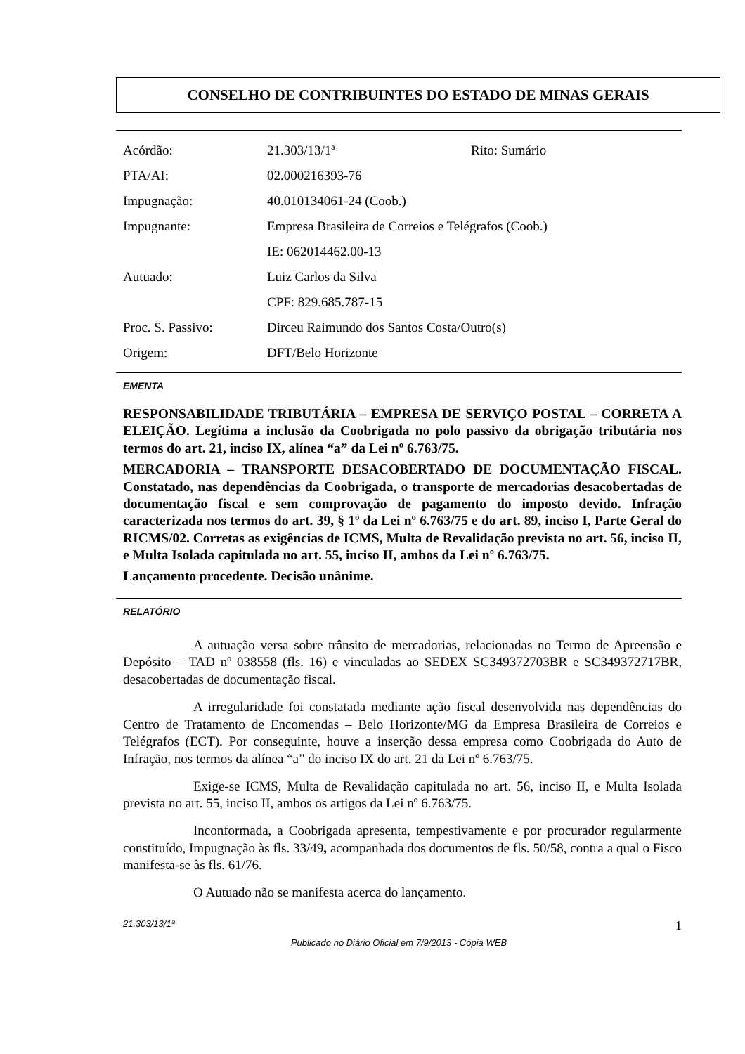CONSELHO DE CONTRIBUINTES DO ESTADO DE MINAS GERAIS
| Acórdão: | 21.303/13/1ª | Rito: Sumário |
| PTA/AI: | 02.000216393-76 | |
| Impugnação: | 40.010134061-24 (Coob.) | |
| Impugnante: | Empresa Brasileira de Correios e Telégrafos (Coob.) | |
| | IE: 062014462.00-13 | |
| Autuado: | Luiz Carlos da Silva | |
| | CPF: 829.685.787-15 | |
| Proc. S. Passivo: | Dirceu Raimundo dos Santos Costa/Outro(s) | |
| Origem: | DFT/Belo Horizonte | |
EMENTA
RESPONSABILIDADE TRIBUTÁRIA – EMPRESA DE SERVIÇO POSTAL – CORRETA A ELEIÇÃO. Legítima a inclusão da Coobrigada no polo passivo da obrigação tributária nos termos do art. 21, inciso IX, alínea “a” da Lei nº 6.763/75.
MERCADORIA – TRANSPORTE DESACOBERTADO DE DOCUMENTAÇÃO FISCAL. Constatado, nas dependências da Coobrigada, o transporte de mercadorias desacobertadas de documentação fiscal e sem comprovação de pagamento do imposto devido. Infração caracterizada nos termos do art. 39, § 1º da Lei nº 6.763/75 e do art. 89, inciso I, Parte Geral do RICMS/02. Corretas as exigências de ICMS, Multa de Revalidação prevista no art. 56, inciso II, e Multa Isolada capitulada no art. 55, inciso II, ambos da Lei nº 6.763/75.
Lançamento procedente. Decisão unânime.
RELATÓRIO
A autuação versa sobre trânsito de mercadorias, relacionadas no Termo de Apreensão e Depósito – TAD nº 038558 (fls. 16) e vinculadas ao SEDEX SC349372703BR e SC349372717BR, desacobertadas de documentação fiscal.
A irregularidade foi constatada mediante ação fiscal desenvolvida nas dependências do Centro de Tratamento de Encomendas – Belo Horizonte/MG da Empresa Brasileira de Correios e Telégrafos (ECT). Por conseguinte, houve a inserção dessa empresa como Coobrigada do Auto de Infração, nos termos da alínea “a” do inciso IX do art. 21 da Lei nº 6.763/75.
Exige-se ICMS, Multa de Revalidação capitulada no art. 56, inciso II, e Multa Isolada prevista no art. 55, inciso II, ambos os artigos da Lei nº 6.763/75.
Inconformada, a Coobrigada apresenta, tempestivamente e por procurador regularmente constituído, Impugnação às fls. 33/49, acompanhada dos documentos de fls. 50/58, contra a qual o Fisco manifesta-se às fls. 61/76.
O Autuado não se manifesta acerca do lançamento.
21.303/13/1ª 1
Publicado no Diário Oficial em 7/9/2013 - Cópia WEB